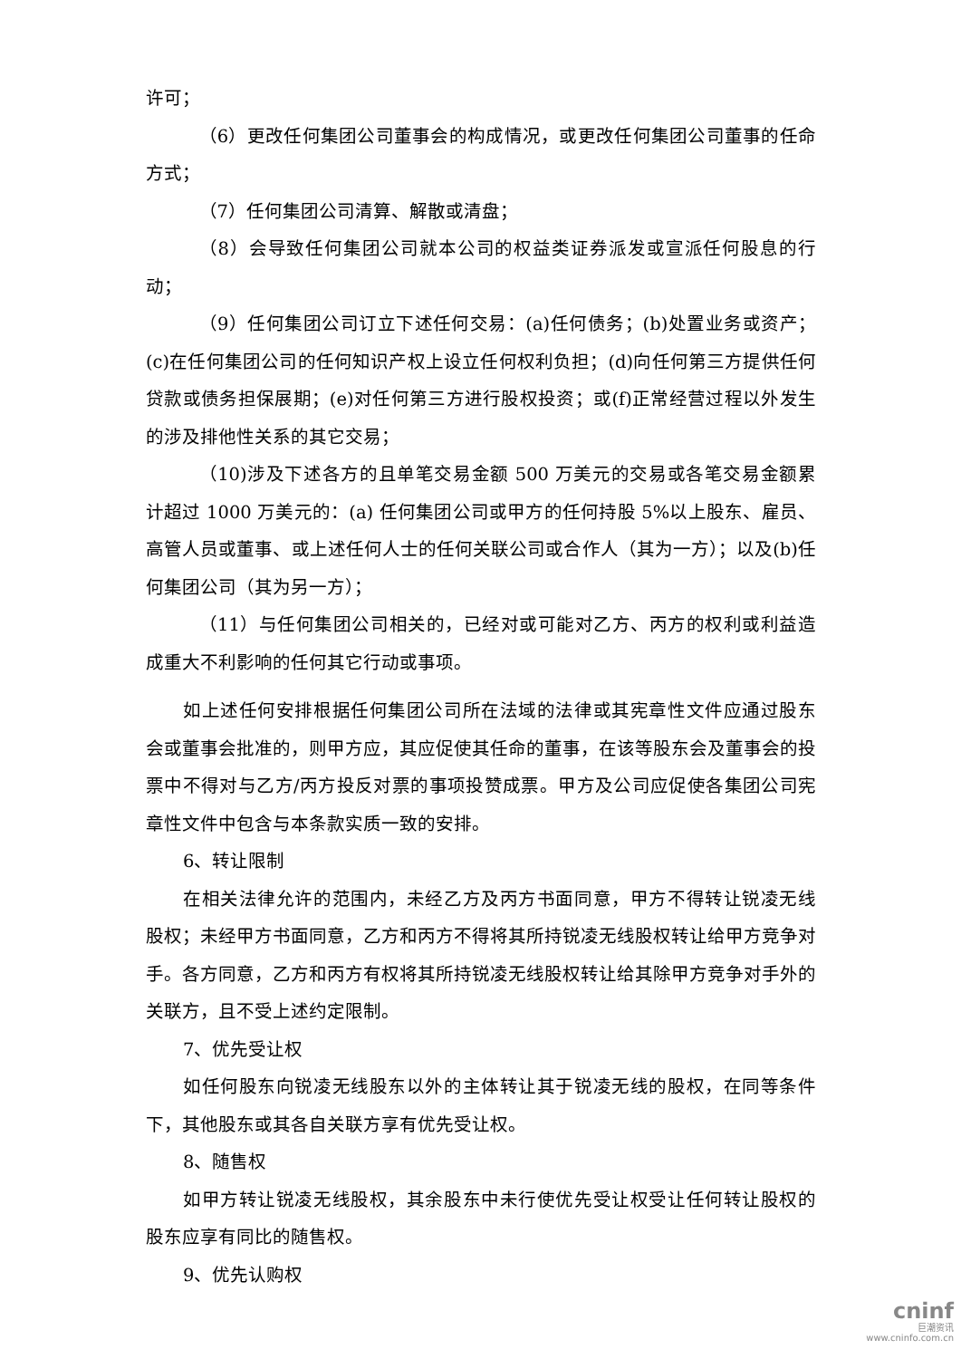许可；
（6）更改任何集团公司董事会的构成情况，或更改任何集团公司董事的任命方式；
（7）任何集团公司清算、解散或清盘；
（8）会导致任何集团公司就本公司的权益类证券派发或宣派任何股息的行动；
（9）任何集团公司订立下述任何交易：(a)任何债务；(b)处置业务或资产；(c)在任何集团公司的任何知识产权上设立任何权利负担；(d)向任何第三方提供任何贷款或债务担保展期；(e)对任何第三方进行股权投资；或(f)正常经营过程以外发生的涉及排他性关系的其它交易；
（10)涉及下述各方的且单笔交易金额 500 万美元的交易或各笔交易金额累计超过 1000 万美元的：(a) 任何集团公司或甲方的任何持股 5%以上股东、雇员、高管人员或董事、或上述任何人士的任何关联公司或合作人（其为一方）；以及(b)任何集团公司（其为另一方）；
（11）与任何集团公司相关的，已经对或可能对乙方、丙方的权利或利益造成重大不利影响的任何其它行动或事项。
如上述任何安排根据任何集团公司所在法域的法律或其宪章性文件应通过股东会或董事会批准的，则甲方应，其应促使其任命的董事，在该等股东会及董事会的投票中不得对与乙方/丙方投反对票的事项投赞成票。甲方及公司应促使各集团公司宪章性文件中包含与本条款实质一致的安排。
6、转让限制
在相关法律允许的范围内，未经乙方及丙方书面同意，甲方不得转让锐凌无线股权；未经甲方书面同意，乙方和丙方不得将其所持锐凌无线股权转让给甲方竞争对手。各方同意，乙方和丙方有权将其所持锐凌无线股权转让给其除甲方竞争对手外的关联方，且不受上述约定限制。
7、优先受让权
如任何股东向锐凌无线股东以外的主体转让其于锐凌无线的股权，在同等条件下，其他股东或其各自关联方享有优先受让权。
8、随售权
如甲方转让锐凌无线股权，其余股东中未行使优先受让权受让任何转让股权的股东应享有同比的随售权。
9、优先认购权
cninf
巨潮资讯
www.cninfo.com.cn